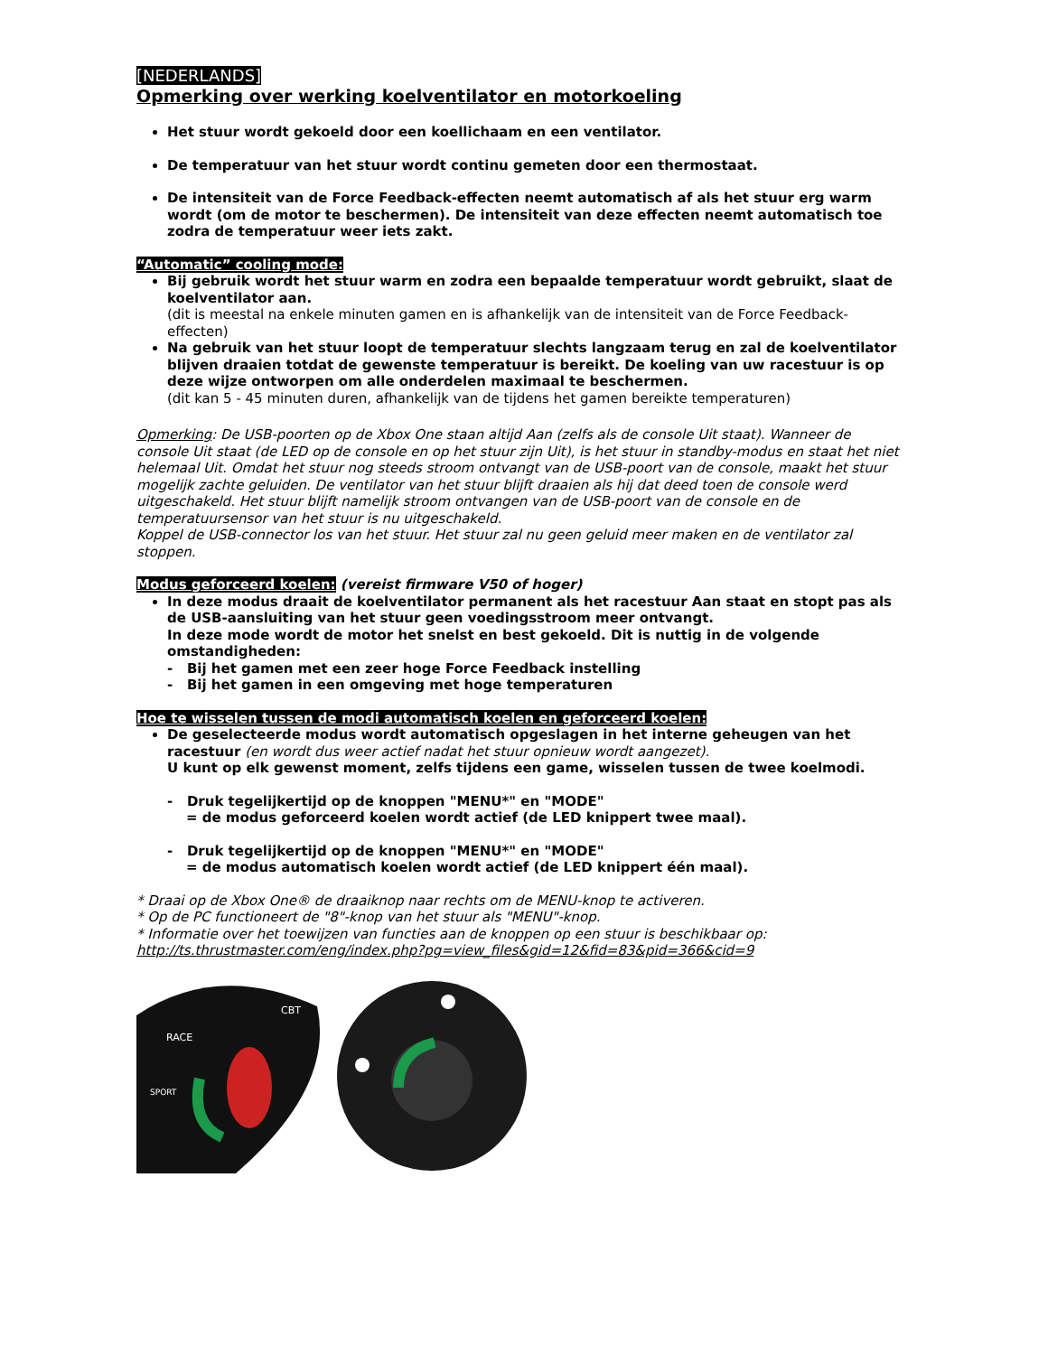[NEDERLANDS]
Opmerking over werking koelventilator en motorkoeling
Het stuur wordt gekoeld door een koellichaam en een ventilator.
De temperatuur van het stuur wordt continu gemeten door een thermostaat.
De intensiteit van de Force Feedback-effecten neemt automatisch af als het stuur erg warm wordt (om de motor te beschermen). De intensiteit van deze effecten neemt automatisch toe zodra de temperatuur weer iets zakt.
“Automatic” cooling mode:
Bij gebruik wordt het stuur warm en zodra een bepaalde temperatuur wordt gebruikt, slaat de koelventilator aan.
(dit is meestal na enkele minuten gamen en is afhankelijk van de intensiteit van de Force Feedback-effecten)
Na gebruik van het stuur loopt de temperatuur slechts langzaam terug en zal de koelventilator blijven draaien totdat de gewenste temperatuur is bereikt. De koeling van uw racestuur is op deze wijze ontworpen om alle onderdelen maximaal te beschermen.
(dit kan 5 - 45 minuten duren, afhankelijk van de tijdens het gamen bereikte temperaturen)
Opmerking: De USB-poorten op de Xbox One staan altijd Aan (zelfs als de console Uit staat). Wanneer de console Uit staat (de LED op de console en op het stuur zijn Uit), is het stuur in standby-modus en staat het niet helemaal Uit. Omdat het stuur nog steeds stroom ontvangt van de USB-poort van de console, maakt het stuur mogelijk zachte geluiden. De ventilator van het stuur blijft draaien als hij dat deed toen de console werd uitgeschakeld. Het stuur blijft namelijk stroom ontvangen van de USB-poort van de console en de temperatuursensor van het stuur is nu uitgeschakeld.
Koppel de USB-connector los van het stuur. Het stuur zal nu geen geluid meer maken en de ventilator zal stoppen.
Modus geforceerd koelen: (vereist firmware V50 of hoger)
In deze modus draait de koelventilator permanent als het racestuur Aan staat en stopt pas als de USB-aansluiting van het stuur geen voedingsstroom meer ontvangt.
In deze mode wordt de motor het snelst en best gekoeld. Dit is nuttig in de volgende omstandigheden:
- Bij het gamen met een zeer hoge Force Feedback instelling
- Bij het gamen in een omgeving met hoge temperaturen
Hoe te wisselen tussen de modi automatisch koelen en geforceerd koelen:
De geselecteerde modus wordt automatisch opgeslagen in het interne geheugen van het racestuur (en wordt dus weer actief nadat het stuur opnieuw wordt aangezet).
U kunt op elk gewenst moment, zelfs tijdens een game, wisselen tussen de twee koelmodi.
- Druk tegelijkertijd op de knoppen "MENU*" en "MODE"
= de modus geforceerd koelen wordt actief (de LED knippert twee maal).
- Druk tegelijkertijd op de knoppen "MENU*" en "MODE"
= de modus automatisch koelen wordt actief (de LED knippert één maal).
* Draai op de Xbox One® de draaiknop naar rechts om de MENU-knop te activeren.
* Op de PC functioneert de "8"-knop van het stuur als "MENU"-knop.
* Informatie over het toewijzen van functies aan de knoppen op een stuur is beschikbaar op:
http://ts.thrustmaster.com/eng/index.php?pg=view_files&gid=12&fid=83&pid=366&cid=9
RACE
SPORT
CBT